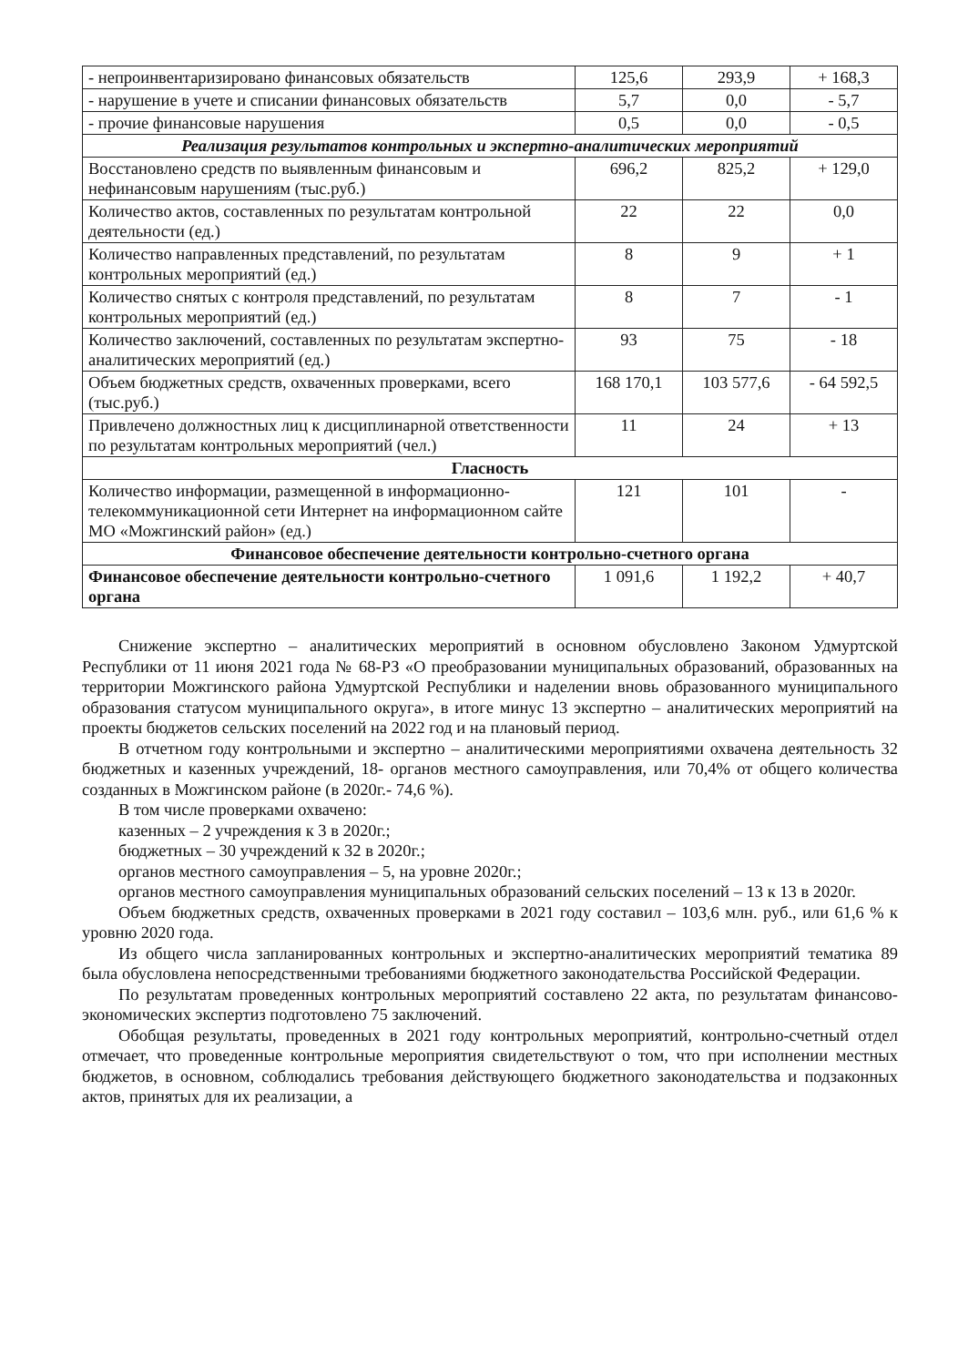| - непроинвентаризировано финансовых обязательств | 125,6 | 293,9 | + 168,3 |
| - нарушение в учете и списании финансовых обязательств | 5,7 | 0,0 | - 5,7 |
| - прочие финансовые нарушения | 0,5 | 0,0 | - 0,5 |
| Реализация результатов контрольных и экспертно-аналитических мероприятий | | | |
| Восстановлено средств по выявленным финансовым и нефинансовым нарушениям (тыс.руб.) | 696,2 | 825,2 | + 129,0 |
| Количество актов, составленных по результатам контрольной деятельности (ед.) | 22 | 22 | 0,0 |
| Количество направленных представлений, по результатам контрольных мероприятий (ед.) | 8 | 9 | + 1 |
| Количество снятых с контроля представлений, по результатам контрольных мероприятий (ед.) | 8 | 7 | - 1 |
| Количество заключений, составленных по результатам экспертно-аналитических мероприятий (ед.) | 93 | 75 | - 18 |
| Объем бюджетных средств, охваченных проверками, всего (тыс.руб.) | 168 170,1 | 103 577,6 | - 64 592,5 |
| Привлечено должностных лиц к дисциплинарной ответственности по результатам контрольных мероприятий (чел.) | 11 | 24 | + 13 |
| Гласность | | | |
| Количество информации, размещенной в информационно-телекоммуникационной сети Интернет на информационном сайте МО «Можгинский район» (ед.) | 121 | 101 | - |
| Финансовое обеспечение деятельности контрольно-счетного органа | | | |
| Финансовое обеспечение деятельности контрольно-счетного органа | 1 091,6 | 1 192,2 | + 40,7 |
Снижение экспертно – аналитических мероприятий в основном обусловлено Законом Удмуртской Республики от 11 июня 2021 года № 68-РЗ «О преобразовании муниципальных образований, образованных на территории Можгинского района Удмуртской Республики и наделении вновь образованного муниципального образования статусом муниципального округа», в итоге минус 13 экспертно – аналитических мероприятий на проекты бюджетов сельских поселений на 2022 год и на плановый период.
В отчетном году контрольными и экспертно – аналитическими мероприятиями охвачена деятельность 32 бюджетных и казенных учреждений, 18- органов местного самоуправления, или 70,4% от общего количества созданных в Можгинском районе (в 2020г.- 74,6 %).
В том числе проверками охвачено:
казенных – 2 учреждения к 3 в 2020г.;
бюджетных – 30 учреждений к 32 в 2020г.;
органов местного самоуправления – 5, на уровне 2020г.;
органов местного самоуправления муниципальных образований сельских поселений – 13 к 13 в 2020г.
Объем бюджетных средств, охваченных проверками в 2021 году составил – 103,6 млн. руб., или 61,6 % к уровню 2020 года.
Из общего числа запланированных контрольных и экспертно-аналитических мероприятий тематика 89 была обусловлена непосредственными требованиями бюджетного законодательства Российской Федерации.
По результатам проведенных контрольных мероприятий составлено 22 акта, по результатам финансово-экономических экспертиз подготовлено 75 заключений.
Обобщая результаты, проведенных в 2021 году контрольных мероприятий, контрольно-счетный отдел отмечает, что проведенные контрольные мероприятия свидетельствуют о том, что при исполнении местных бюджетов, в основном, соблюдались требования действующего бюджетного законодательства и подзаконных актов, принятых для их реализации, а